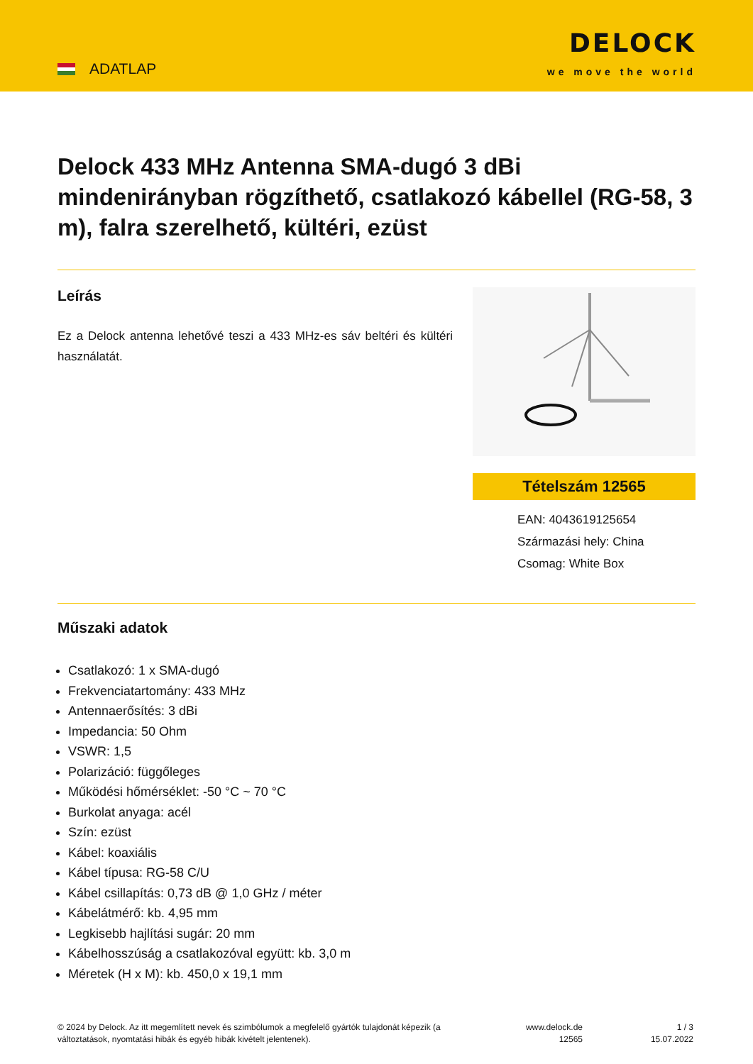ADATLAP
DELOCK
we move the world
Delock 433 MHz Antenna SMA-dugó 3 dBi mindenirányban rögzíthető, csatlakozó kábellel (RG-58, 3 m), falra szerelhető, kültéri, ezüst
Leírás
Ez a Delock antenna lehetővé teszi a 433 MHz-es sáv beltéri és kültéri használatát.
Tételszám 12565
EAN: 4043619125654
Származási hely: China
Csomag: White Box
Műszaki adatok
Csatlakozó: 1 x SMA-dugó
Frekvenciatartomány: 433 MHz
Antennaerősítés: 3 dBi
Impedancia: 50 Ohm
VSWR: 1,5
Polarizáció: függőleges
Működési hőmérséklet: -50 °C ~ 70 °C
Burkolat anyaga: acél
Szín: ezüst
Kábel: koaxiális
Kábel típusa: RG-58 C/U
Kábel csillapítás: 0,73 dB @ 1,0 GHz / méter
Kábelátmérő: kb. 4,95 mm
Legkisebb hajlítási sugár: 20 mm
Kábelhosszúság a csatlakozóval együtt: kb. 3,0 m
Méretek (H x M): kb. 450,0 x 19,1 mm
© 2024 by Delock. Az itt megemlített nevek és szimbólumok a megfelelő gyártók tulajdonát képezik (a változtatások, nyomtatási hibák és egyéb hibák kivételt jelentenek).
www.delock.de
12565
1 / 3
15.07.2022